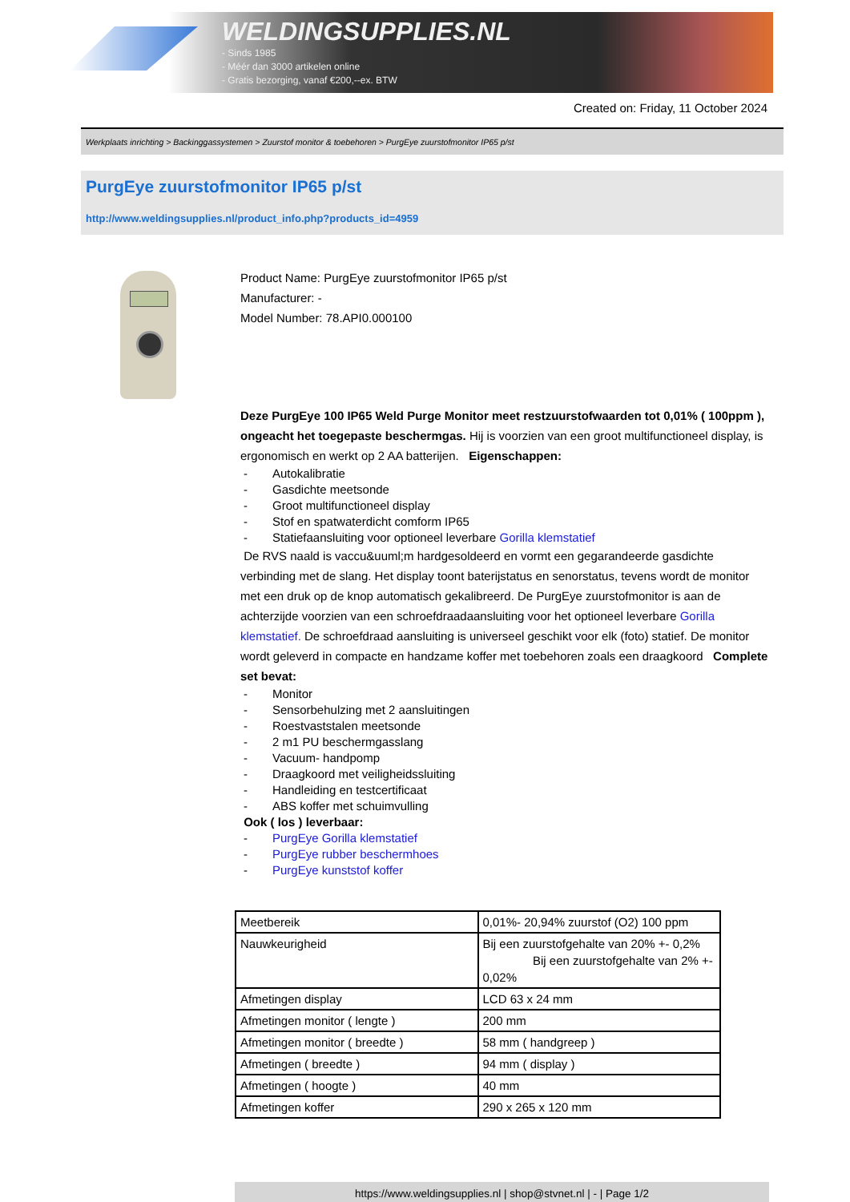WELDINGSUPPLIES.NL
- Sinds 1985
- Méér dan 3000 artikelen online
- Gratis bezorging, vanaf €200,--ex. BTW
Created on: Friday, 11 October 2024
Werkplaats inrichting > Backinggassystemen > Zuurstof monitor & toebehoren > PurgEye zuurstofmonitor IP65 p/st
PurgEye zuurstofmonitor IP65 p/st
http://www.weldingsupplies.nl/product_info.php?products_id=4959
Product Name: PurgEye zuurstofmonitor IP65 p/st
Manufacturer: -
Model Number: 78.API0.000100
Deze PurgEye 100 IP65 Weld Purge Monitor meet restzuurstofwaarden tot 0,01% ( 100ppm ), ongeacht het toegepaste beschermgas. Hij is voorzien van een groot multifunctioneel display, is ergonomisch en werkt op 2 AA batterijen. Eigenschappen:
- Autokalibratie
- Gasdichte meetsonde
- Groot multifunctioneel display
- Stof en spatwaterdicht comform IP65
- Statiefaansluiting voor optioneel leverbare Gorilla klemstatief
De RVS naald is vaccu&uuml;m hardgesoldeerd en vormt een gegarandeerde gasdichte verbinding met de slang. Het display toont baterijstatus en senorstatus, tevens wordt de monitor met een druk op de knop automatisch gekalibreerd. De PurgEye zuurstofmonitor is aan de achterzijde voorzien van een schroefdraadaansluiting voor het optioneel leverbare Gorilla klemstatief. De schroefdraad aansluiting is universeel geschikt voor elk (foto) statief. De monitor wordt geleverd in compacte en handzame koffer met toebehoren zoals een draagkoord Complete set bevat:
- Monitor
- Sensorbehulzing met 2 aansluitingen
- Roestvaststalen meetsonde
- 2 m1 PU beschermgasslang
- Vacuum- handpomp
- Draagkoord met veiligheidssluiting
- Handleiding en testcertificaat
- ABS koffer met schuimvulling
Ook ( los ) leverbaar:
- PurgEye Gorilla klemstatief
- PurgEye rubber beschermhoes
- PurgEye kunststof koffer
| Meetbereik | 0,01%- 20,94% zuurstof (O2) 100 ppm |
| Nauwkeurigheid | Bij een zuurstofgehalte van 20% +- 0,2% Bij een zuurstofgehalte van 2% +- 0,02% |
| Afmetingen display | LCD 63 x 24 mm |
| Afmetingen monitor ( lengte ) | 200 mm |
| Afmetingen monitor ( breedte ) | 58 mm ( handgreep ) |
| Afmetingen ( breedte ) | 94 mm ( display ) |
| Afmetingen ( hoogte ) | 40 mm |
| Afmetingen koffer | 290 x 265 x 120 mm |
https://www.weldingsupplies.nl | shop@stvnet.nl | - | Page 1/2